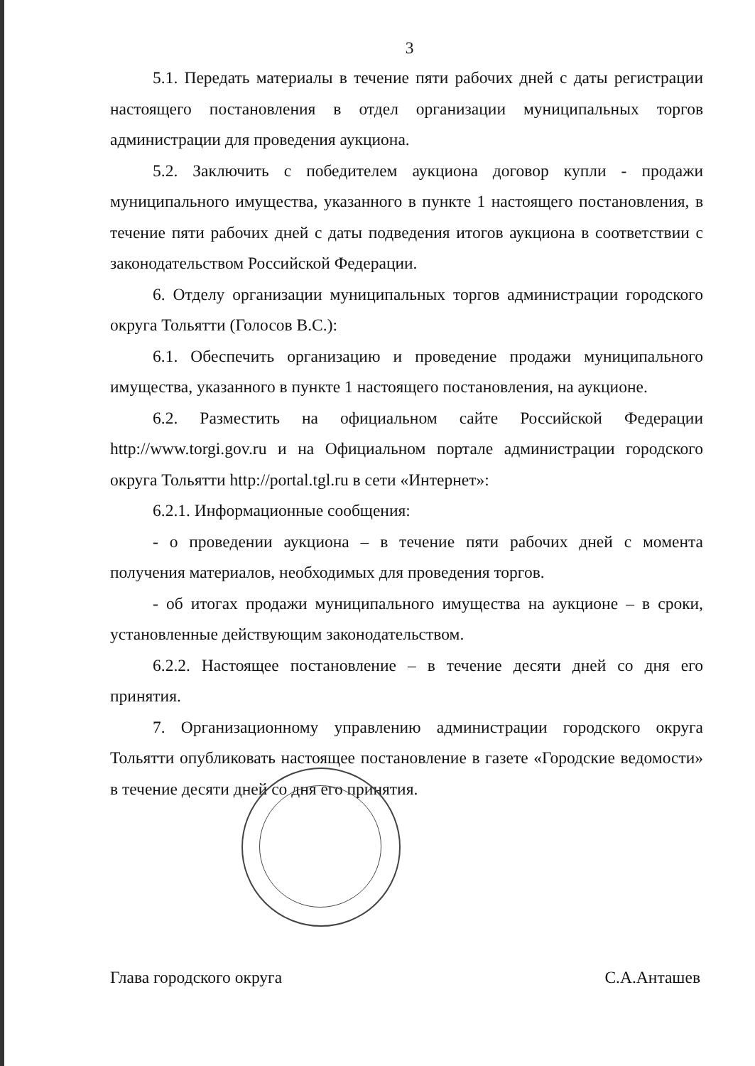3
5.1. Передать материалы в течение пяти рабочих дней с даты регистрации настоящего постановления в отдел организации муниципальных торгов администрации для проведения аукциона.
5.2. Заключить с победителем аукциона договор купли - продажи муниципального имущества, указанного в пункте 1 настоящего постановления, в течение пяти рабочих дней с даты подведения итогов аукциона в соответствии с законодательством Российской Федерации.
6. Отделу организации муниципальных торгов администрации городского округа Тольятти (Голосов В.С.):
6.1. Обеспечить организацию и проведение продажи муниципального имущества, указанного в пункте 1 настоящего постановления, на аукционе.
6.2. Разместить на официальном сайте Российской Федерации http://www.torgi.gov.ru и на Официальном портале администрации городского округа Тольятти http://portal.tgl.ru в сети «Интернет»:
6.2.1. Информационные сообщения:
- о проведении аукциона – в течение пяти рабочих дней с момента получения материалов, необходимых для проведения торгов.
- об итогах продажи муниципального имущества на аукционе – в сроки, установленные действующим законодательством.
6.2.2. Настоящее постановление – в течение десяти дней со дня его принятия.
7. Организационному управлению администрации городского округа Тольятти опубликовать настоящее постановление в газете «Городские ведомости» в течение десяти дней со дня его принятия.
Глава городского округа С.А.Анташев